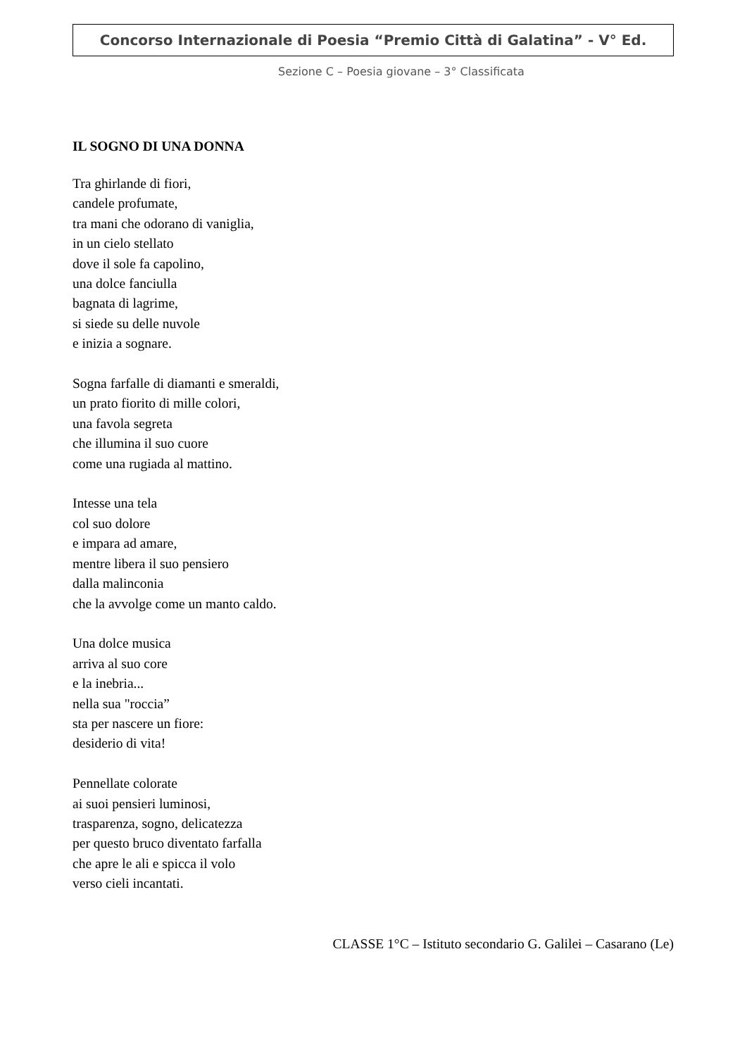Concorso Internazionale di Poesia “Premio Città di Galatina” - V° Ed.
Sezione C – Poesia giovane – 3° Classificata
IL SOGNO DI UNA DONNA
Tra ghirlande di fiori,
candele profumate,
tra mani che odorano di vaniglia,
in un cielo stellato
dove il sole fa capolino,
una dolce fanciulla
bagnata di lagrime,
si siede su delle nuvole
e inizia a sognare.
Sogna farfalle di diamanti e smeraldi,
un prato fiorito di mille colori,
una favola segreta
che illumina il suo cuore
come una rugiada al mattino.
Intesse una tela
col suo dolore
e impara ad amare,
mentre libera il suo pensiero
dalla malinconia
che la avvolge come un manto caldo.
Una dolce musica
arriva al suo core
e la inebria...
nella sua "roccia”
sta per nascere un fiore:
desiderio di vita!
Pennellate colorate
ai suoi pensieri luminosi,
trasparenza, sogno, delicatezza
per questo bruco diventato farfalla
che apre le ali e spicca il volo
verso cieli incantati.
CLASSE 1°C – Istituto secondario G. Galilei – Casarano (Le)